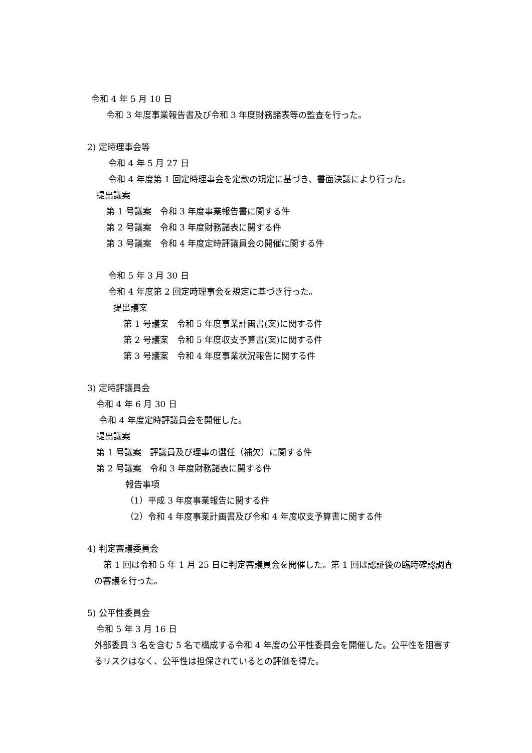令和 4 年 5 月 10 日
令和 3 年度事業報告書及び令和 3 年度財務諸表等の監査を行った。
2) 定時理事会等
令和 4 年 5 月 27 日
令和 4 年度第 1 回定時理事会を定款の規定に基づき、書面決議により行った。
提出議案
第 1 号議案　令和 3 年度事業報告書に関する件
第 2 号議案　令和 3 年度財務諸表に関する件
第 3 号議案　令和 4 年度定時評議員会の開催に関する件
令和 5 年 3 月 30 日
令和 4 年度第 2 回定時理事会を規定に基づき行った。
提出議案
第 1 号議案　令和 5 年度事業計画書(案)に関する件
第 2 号議案　令和 5 年度収支予算書(案)に関する件
第 3 号議案　令和 4 年度事業状況報告に関する件
3) 定時評議員会
令和 4 年 6 月 30 日
令和 4 年度定時評議員会を開催した。
提出議案
第 1 号議案　評議員及び理事の選任（補欠）に関する件
第 2 号議案　令和 3 年度財務諸表に関する件
報告事項
（1）平成 3 年度事業報告に関する件
（2）令和 4 年度事業計画書及び令和 4 年度収支予算書に関する件
4) 判定審議委員会
第 1 回は令和 5 年 1 月 25 日に判定審議員会を開催した。第 1 回は認証後の臨時確認調査の審議を行った。
5) 公平性委員会
令和 5 年 3 月 16 日
外部委員 3 名を含む 5 名で構成する令和 4 年度の公平性委員会を開催した。公平性を阻害するリスクはなく、公平性は担保されているとの評価を得た。